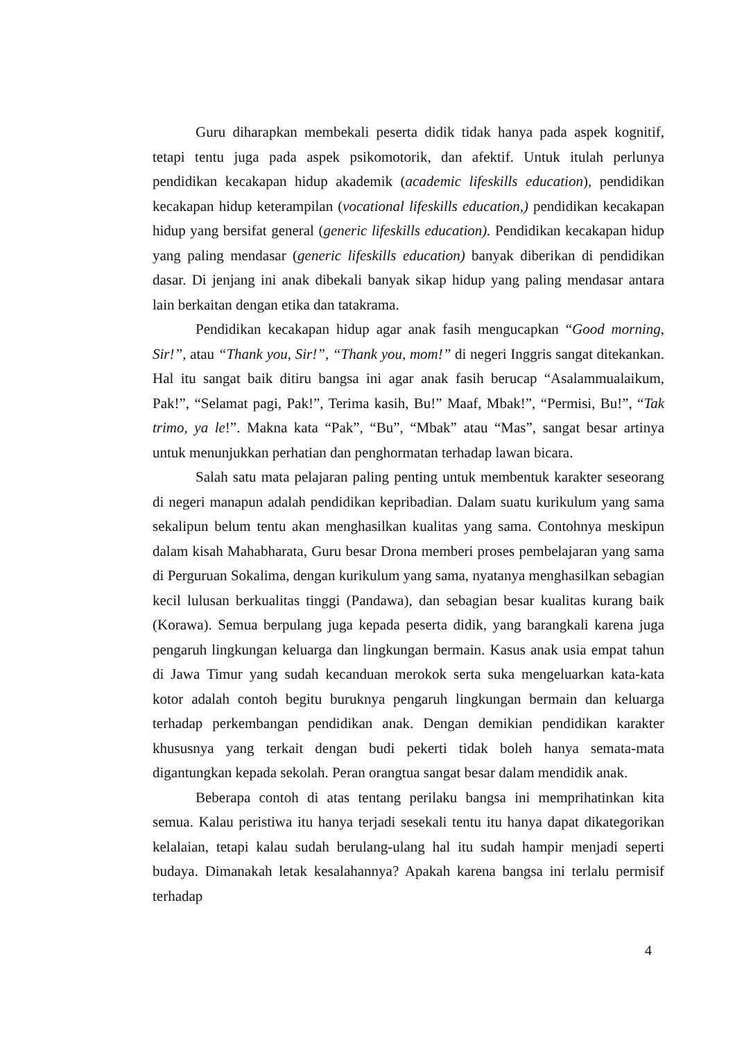Guru diharapkan membekali peserta didik tidak hanya pada aspek kognitif, tetapi tentu juga pada aspek psikomotorik, dan afektif. Untuk itulah perlunya pendidikan kecakapan hidup akademik (academic lifeskills education), pendidikan kecakapan hidup keterampilan (vocational lifeskills education,) pendidikan kecakapan hidup yang bersifat general (generic lifeskills education). Pendidikan kecakapan hidup yang paling mendasar (generic lifeskills education) banyak diberikan di pendidikan dasar. Di jenjang ini anak dibekali banyak sikap hidup yang paling mendasar antara lain berkaitan dengan etika dan tatakrama.
Pendidikan kecakapan hidup agar anak fasih mengucapkan “Good morning, Sir!”, atau “Thank you, Sir!”, “Thank you, mom!” di negeri Inggris sangat ditekankan. Hal itu sangat baik ditiru bangsa ini agar anak fasih berucap “Asalammualaikum, Pak!”, “Selamat pagi, Pak!”, Terima kasih, Bu!” Maaf, Mbak!”, “Permisi, Bu!”, “Tak trimo, ya le!”. Makna kata “Pak”, “Bu”, “Mbak” atau “Mas”, sangat besar artinya untuk menunjukkan perhatian dan penghormatan terhadap lawan bicara.
Salah satu mata pelajaran paling penting untuk membentuk karakter seseorang di negeri manapun adalah pendidikan kepribadian. Dalam suatu kurikulum yang sama sekalipun belum tentu akan menghasilkan kualitas yang sama. Contohnya meskipun dalam kisah Mahabharata, Guru besar Drona memberi proses pembelajaran yang sama di Perguruan Sokalima, dengan kurikulum yang sama, nyatanya menghasilkan sebagian kecil lulusan berkualitas tinggi (Pandawa), dan sebagian besar kualitas kurang baik (Korawa). Semua berpulang juga kepada peserta didik, yang barangkali karena juga pengaruh lingkungan keluarga dan lingkungan bermain. Kasus anak usia empat tahun di Jawa Timur yang sudah kecanduan merokok serta suka mengeluarkan kata-kata kotor adalah contoh begitu buruknya pengaruh lingkungan bermain dan keluarga terhadap perkembangan pendidikan anak. Dengan demikian pendidikan karakter khususnya yang terkait dengan budi pekerti tidak boleh hanya semata-mata digantungkan kepada sekolah. Peran orangtua sangat besar dalam mendidik anak.
Beberapa contoh di atas tentang perilaku bangsa ini memprihatinkan kita semua. Kalau peristiwa itu hanya terjadi sesekali tentu itu hanya dapat dikategorikan kelalaian, tetapi kalau sudah berulang-ulang hal itu sudah hampir menjadi seperti budaya. Dimanakah letak kesalahannya? Apakah karena bangsa ini terlalu permisif terhadap
4